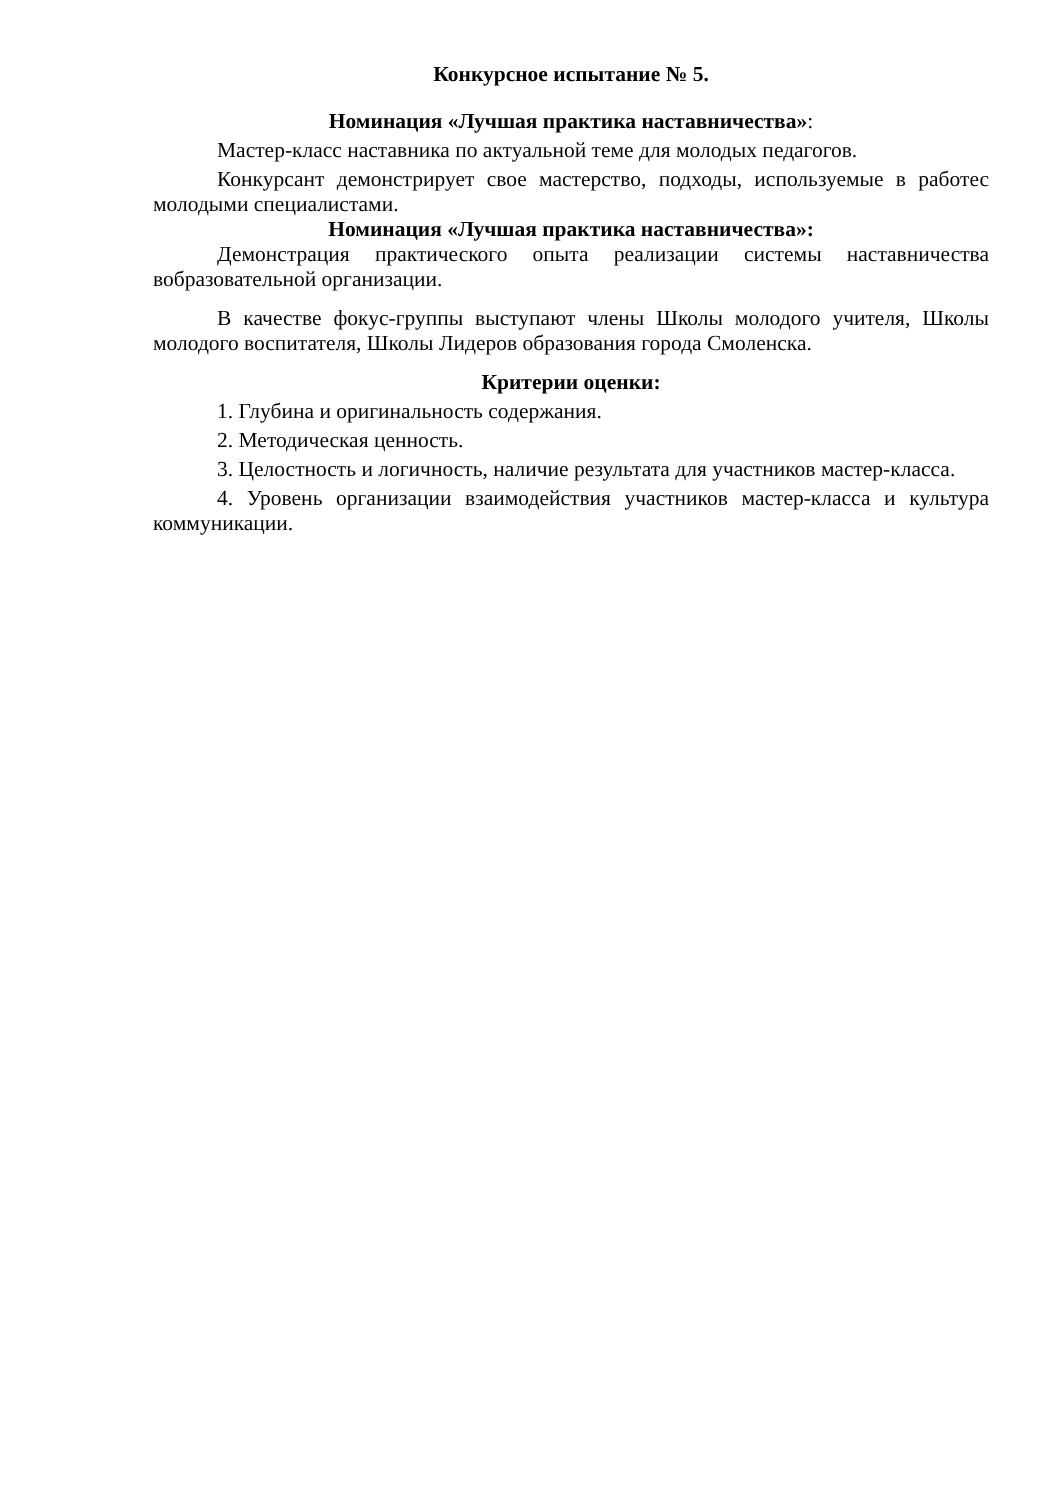Конкурсное испытание № 5.
Номинация «Лучшая практика наставничества»:
Мастер-класс наставника по актуальной теме для молодых педагогов.
Конкурсант демонстрирует свое мастерство, подходы, используемые в работес молодыми специалистами.
Номинация «Лучшая практика наставничества»:
Демонстрация практического опыта реализации системы наставничества вобразовательной организации.
В качестве фокус-группы выступают члены Школы молодого учителя, Школы молодого воспитателя, Школы Лидеров образования города Смоленска.
Критерии оценки:
1. Глубина и оригинальность содержания.
2. Методическая ценность.
3. Целостность и логичность, наличие результата для участников мастер-класса.
4. Уровень организации взаимодействия участников мастер-класса и культура коммуникации.